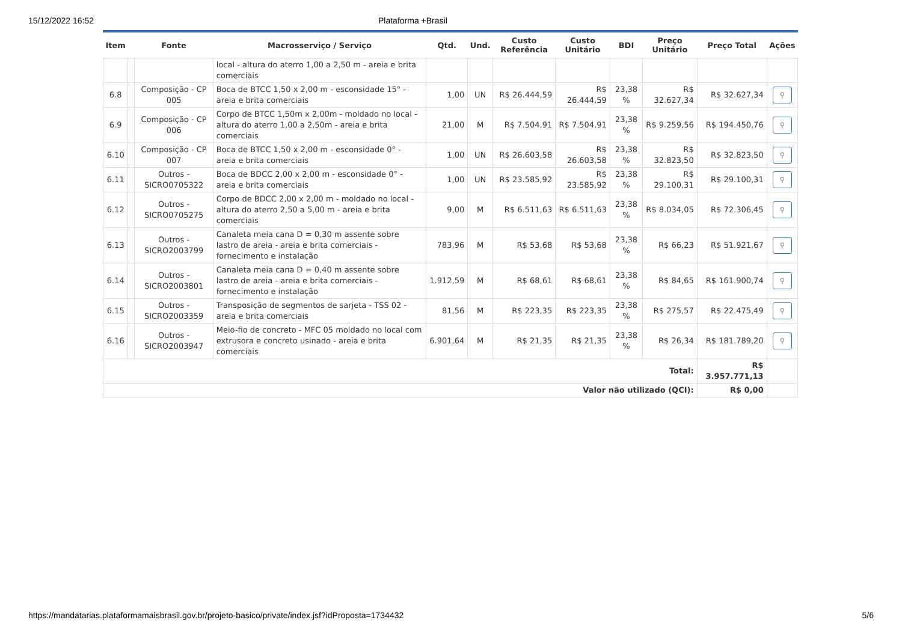15/12/2022 16:52 Plataforma +Brasil
| Item | | Fonte | Macrosserviço / Serviço | Qtd. | Und. | Custo Referência | Custo Unitário | BDI | Preço Unitário | Preço Total | Ações |
| --- | --- | --- | --- | --- | --- | --- | --- | --- | --- | --- | --- |
| | | | local - altura do aterro 1,00 a 2,50 m - areia e brita comerciais | | | | | | | | |
| 6.8 | | Composição - CP 005 | Boca de BTCC 1,50 x 2,00 m - esconsidade 15° - areia e brita comerciais | 1,00 | UN | R$ 26.444,59 | R$ 26.444,59 | 23,38 % | R$ 32.627,34 | R$ 32.627,34 | ⚲ |
| 6.9 | | Composição - CP 006 | Corpo de BTCC 1,50m x 2,00m - moldado no local - altura do aterro 1,00 a 2,50m - areia e brita comerciais | 21,00 | M | R$ 7.504,91 | R$ 7.504,91 | 23,38 % | R$ 9.259,56 | R$ 194.450,76 | ⚲ |
| 6.10 | | Composição - CP 007 | Boca de BTCC 1,50 x 2,00 m - esconsidade 0° - areia e brita comerciais | 1,00 | UN | R$ 26.603,58 | R$ 26.603,58 | 23,38 % | R$ 32.823,50 | R$ 32.823,50 | ⚲ |
| 6.11 | | Outros - SICRO0705322 | Boca de BDCC 2,00 x 2,00 m - esconsidade 0° - areia e brita comerciais | 1,00 | UN | R$ 23.585,92 | R$ 23.585,92 | 23,38 % | R$ 29.100,31 | R$ 29.100,31 | ⚲ |
| 6.12 | | Outros - SICRO0705275 | Corpo de BDCC 2,00 x 2,00 m - moldado no local - altura do aterro 2,50 a 5,00 m - areia e brita comerciais | 9,00 | M | R$ 6.511,63 | R$ 6.511,63 | 23,38 % | R$ 8.034,05 | R$ 72.306,45 | ⚲ |
| 6.13 | | Outros - SICRO2003799 | Canaleta meia cana D = 0,30 m assente sobre lastro de areia - areia e brita comerciais - fornecimento e instalação | 783,96 | M | R$ 53,68 | R$ 53,68 | 23,38 % | R$ 66,23 | R$ 51.921,67 | ⚲ |
| 6.14 | | Outros - SICRO2003801 | Canaleta meia cana D = 0,40 m assente sobre lastro de areia - areia e brita comerciais - fornecimento e instalação | 1.912,59 | M | R$ 68,61 | R$ 68,61 | 23,38 % | R$ 84,65 | R$ 161.900,74 | ⚲ |
| 6.15 | | Outros - SICRO2003359 | Transposição de segmentos de sarjeta - TSS 02 - areia e brita comerciais | 81,56 | M | R$ 223,35 | R$ 223,35 | 23,38 % | R$ 275,57 | R$ 22.475,49 | ⚲ |
| 6.16 | | Outros - SICRO2003947 | Meio-fio de concreto - MFC 05 moldado no local com extrusora e concreto usinado - areia e brita comerciais | 6.901,64 | M | R$ 21,35 | R$ 21,35 | 23,38 % | R$ 26,34 | R$ 181.789,20 | ⚲ |
| Total: | | | | | | | | | | R$ 3.957.771,13 | |
| Valor não utilizado (QCI): | | | | | | | | | | R$ 0,00 | |
https://mandatarias.plataformamaisbrasil.gov.br/projeto-basico/private/index.jsf?idProposta=1734432 5/6